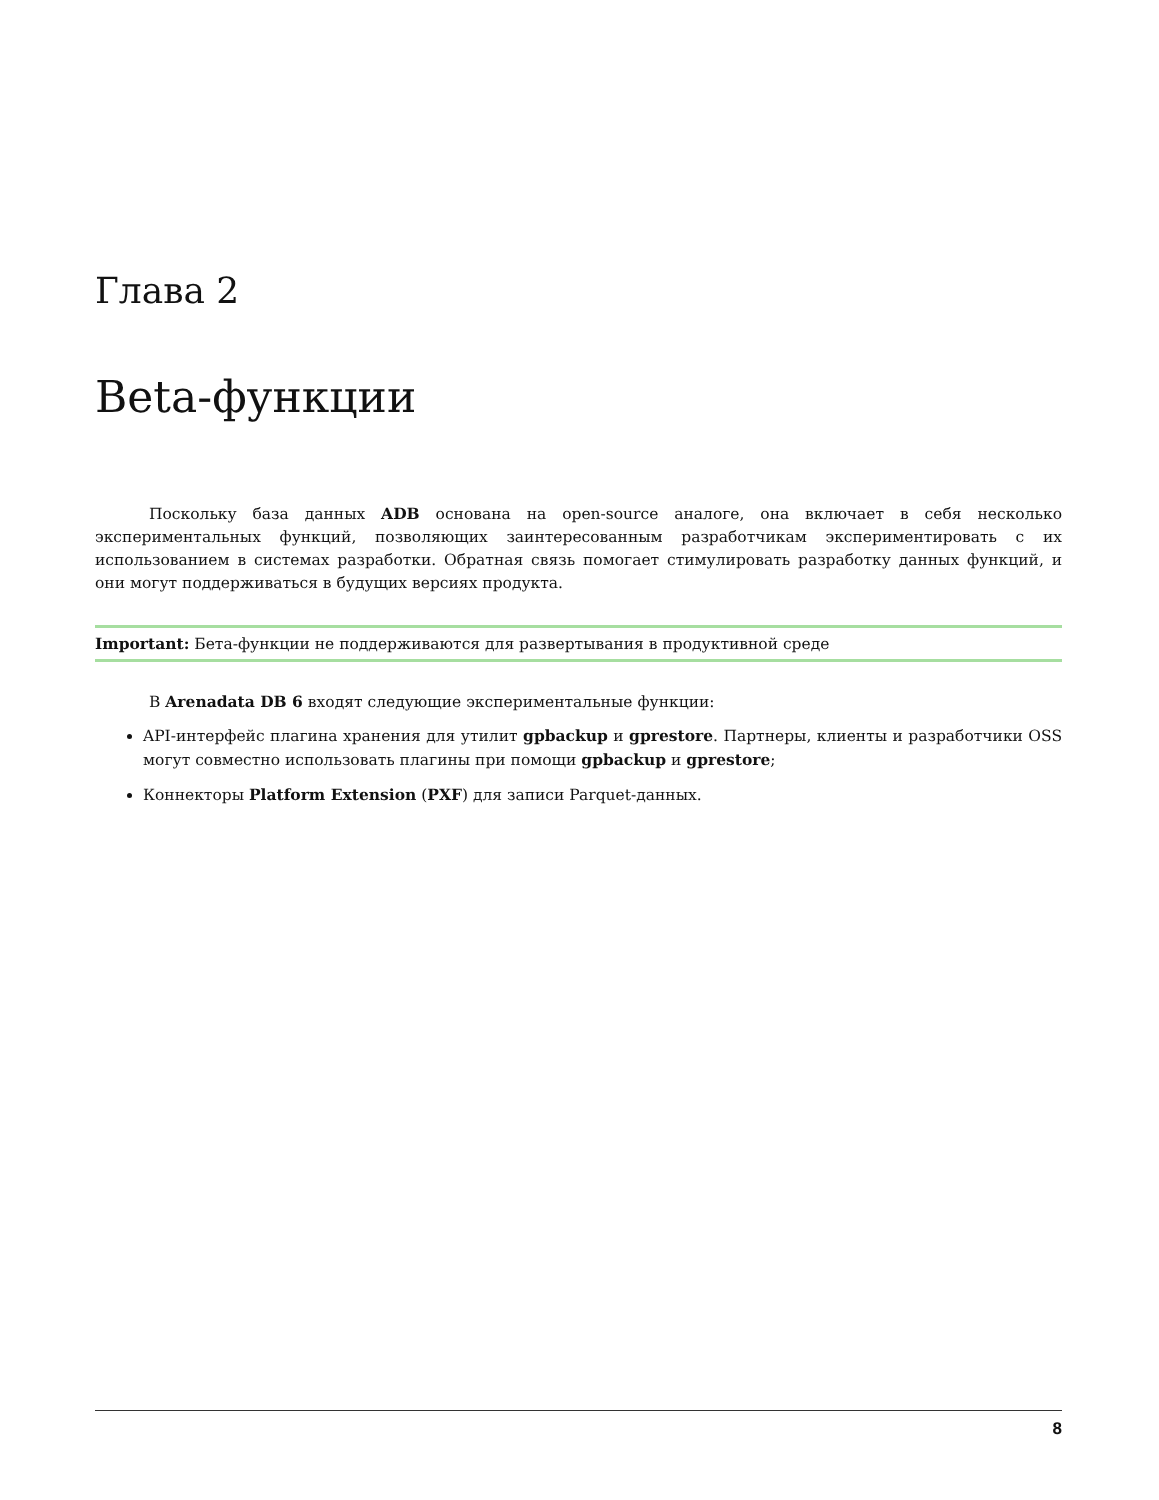Глава 2
Beta-функции
Поскольку база данных ADB основана на open-source аналоге, она включает в себя несколько экспериментальных функций, позволяющих заинтересованным разработчикам экспериментировать с их использованием в системах разработки. Обратная связь помогает стимулировать разработку данных функций, и они могут поддерживаться в будущих версиях продукта.
Important: Бета-функции не поддерживаются для развертывания в продуктивной среде
В Arenadata DB 6 входят следующие экспериментальные функции:
API-интерфейс плагина хранения для утилит gpbackup и gprestore. Партнеры, клиенты и разработчики OSS могут совместно использовать плагины при помощи gpbackup и gprestore;
Коннекторы Platform Extension (PXF) для записи Parquet-данных.
8